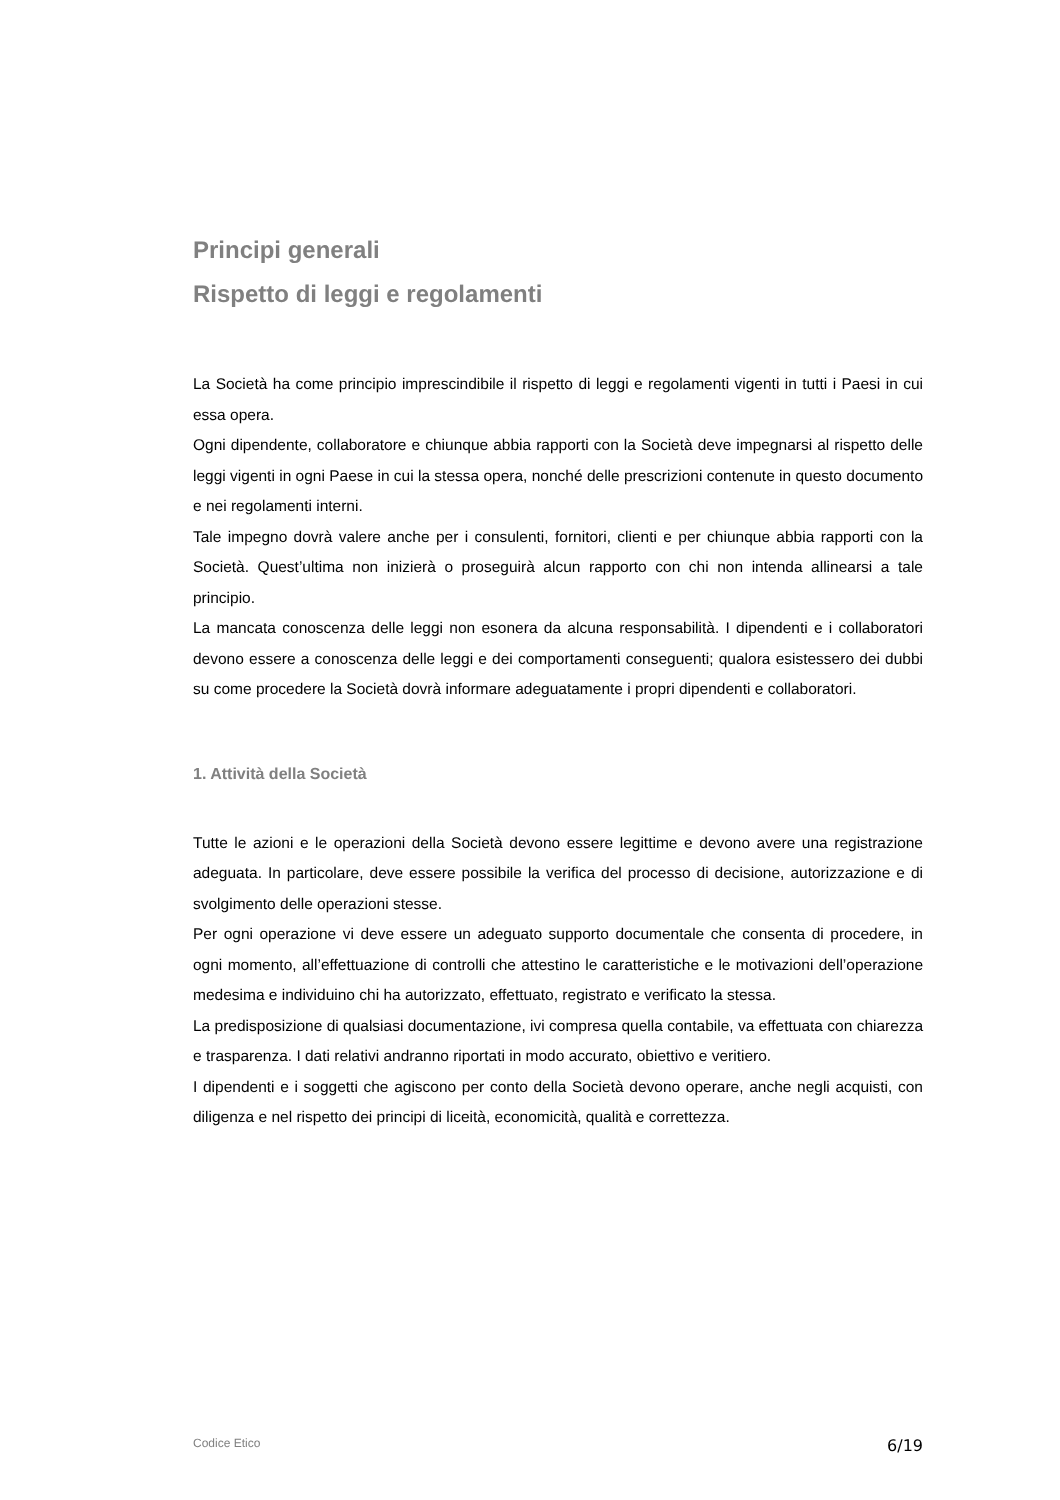Principi generali
Rispetto di leggi e regolamenti
La Società ha come principio imprescindibile il rispetto di leggi e regolamenti vigenti in tutti i Paesi in cui essa opera.
Ogni dipendente, collaboratore e chiunque abbia rapporti con la Società deve impegnarsi al rispetto delle leggi vigenti in ogni Paese in cui la stessa opera, nonché delle prescrizioni contenute in questo documento e nei regolamenti interni.
Tale impegno dovrà valere anche per i consulenti, fornitori, clienti e per chiunque abbia rapporti con la Società. Quest’ultima non inizierà o proseguirà alcun rapporto con chi non intenda allinearsi a tale principio.
La mancata conoscenza delle leggi non esonera da alcuna responsabilità. I dipendenti e i collaboratori devono essere a conoscenza delle leggi e dei comportamenti conseguenti; qualora esistessero dei dubbi su come procedere la Società dovrà informare adeguatamente i propri dipendenti e collaboratori.
1. Attività della Società
Tutte le azioni e le operazioni della Società devono essere legittime e devono avere una registrazione adeguata. In particolare, deve essere possibile la verifica del processo di decisione, autorizzazione e di svolgimento delle operazioni stesse.
Per ogni operazione vi deve essere un adeguato supporto documentale che consenta di procedere, in ogni momento, all’effettuazione di controlli che attestino le caratteristiche e le motivazioni dell’operazione medesima e individuino chi ha autorizzato, effettuato, registrato e verificato la stessa.
La predisposizione di qualsiasi documentazione, ivi compresa quella contabile, va effettuata con chiarezza e trasparenza. I dati relativi andranno riportati in modo accurato, obiettivo e veritiero.
I dipendenti e i soggetti che agiscono per conto della Società devono operare, anche negli acquisti, con diligenza e nel rispetto dei principi di liceità, economicità, qualità e correttezza.
Codice Etico 6/19